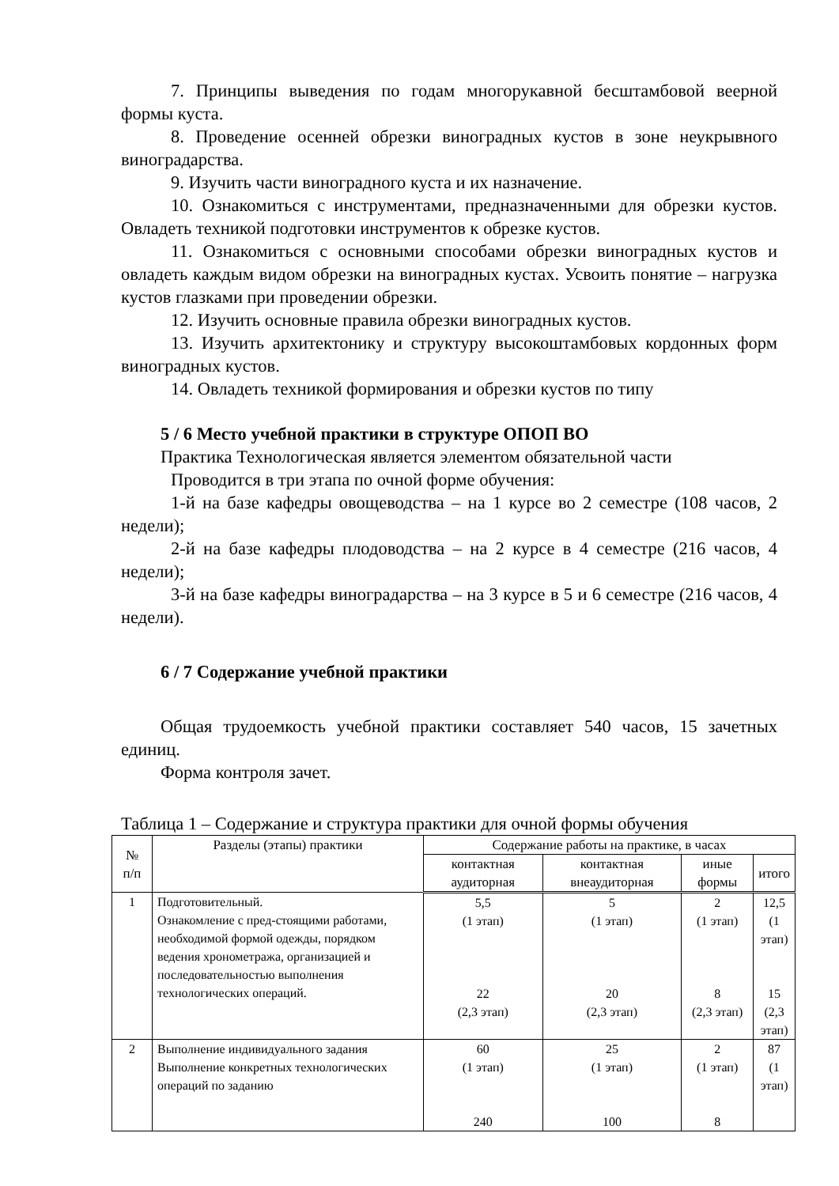7. Принципы выведения по годам многорукавной бесштамбовой веерной формы куста.
8. Проведение осенней обрезки виноградных кустов в зоне неукрывного виноградарства.
9. Изучить части виноградного куста и их назначение.
10. Ознакомиться с инструментами, предназначенными для обрезки кустов. Овладеть техникой подготовки инструментов к обрезке кустов.
11. Ознакомиться с основными способами обрезки виноградных кустов и овладеть каждым видом обрезки на виноградных кустах. Усвоить понятие – нагрузка кустов глазками при проведении обрезки.
12. Изучить основные правила обрезки виноградных кустов.
13. Изучить архитектонику и структуру высокоштамбовых кордонных форм виноградных кустов.
14. Овладеть техникой формирования и обрезки кустов по типу
5 / 6 Место учебной практики в структуре ОПОП ВО
Практика Технологическая является элементом обязательной части
Проводится в три этапа по очной форме обучения:
1-й на базе кафедры овощеводства – на 1 курсе во 2 семестре (108 часов, 2 недели);
2-й на базе кафедры плодоводства – на 2 курсе в 4 семестре (216 часов, 4 недели);
3-й на базе кафедры виноградарства – на 3 курсе в 5 и 6 семестре (216 часов, 4 недели).
6 / 7 Содержание учебной практики
Общая трудоемкость учебной практики составляет 540 часов, 15 зачетных единиц.
Форма контроля зачет.
Таблица 1 – Содержание и структура практики для очной формы обучения
| № п/п | Разделы (этапы) практики | Содержание работы на практике, в часах | | | |
| --- | --- | --- | --- | --- | --- |
| | | контактная аудиторная | контактная внеаудиторная | иные формы | итого |
| 1 | Подготовительный. Ознакомление с пред-стоящими работами, необходимой формой одежды, порядком ведения хронометража, организацией и последовательностью выполнения технологических операций. | 5,5 (1 этап) 22 (2,3 этап) | 5 (1 этап) 20 (2,3 этап) | 2 (1 этап) 8 (2,3 этап) | 12,5 (1 этап) 15 (2,3 этап) |
| 2 | Выполнение индивидуального задания Выполнение конкретных технологических операций по заданию | 60 (1 этап) 240 | 25 (1 этап) 100 | 2 (1 этап) 8 | 87 (1 этап) |